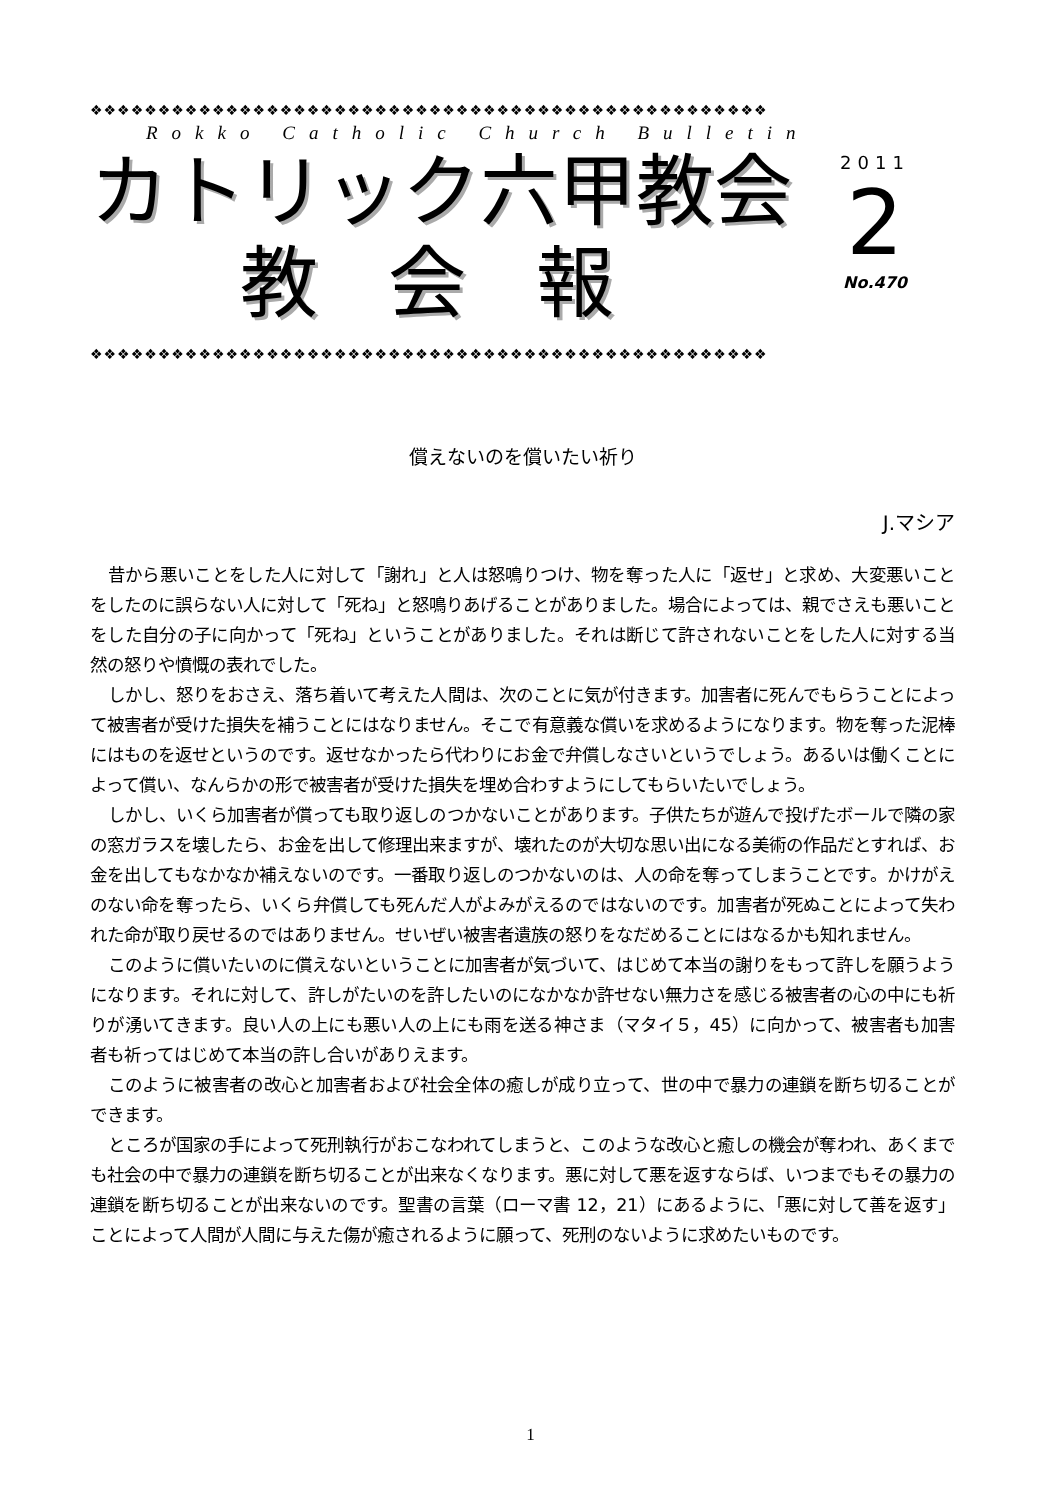❖❖❖❖❖❖❖❖❖❖❖❖❖❖❖❖❖❖❖❖❖❖❖❖❖❖❖❖❖❖❖❖❖❖❖❖❖❖❖❖❖❖❖❖❖❖❖❖❖❖
Rokko Catholic Church Bulletin
カトリック六甲教会
教会報
2011
2
No.470
❖❖❖❖❖❖❖❖❖❖❖❖❖❖❖❖❖❖❖❖❖❖❖❖❖❖❖❖❖❖❖❖❖❖❖❖❖❖❖❖❖❖❖❖❖❖❖❖❖❖
償えないのを償いたい祈り
J.マシア
昔から悪いことをした人に対して「謝れ」と人は怒鳴りつけ、物を奪った人に「返せ」と求め、大変悪いことをしたのに誤らない人に対して「死ね」と怒鳴りあげることがありました。場合によっては、親でさえも悪いことをした自分の子に向かって「死ね」ということがありました。それは断じて許されないことをした人に対する当然の怒りや憤慨の表れでした。
しかし、怒りをおさえ、落ち着いて考えた人間は、次のことに気が付きます。加害者に死んでもらうことによって被害者が受けた損失を補うことにはなりません。そこで有意義な償いを求めるようになります。物を奪った泥棒にはものを返せというのです。返せなかったら代わりにお金で弁償しなさいというでしょう。あるいは働くことによって償い、なんらかの形で被害者が受けた損失を埋め合わすようにしてもらいたいでしょう。
しかし、いくら加害者が償っても取り返しのつかないことがあります。子供たちが遊んで投げたボールで隣の家の窓ガラスを壊したら、お金を出して修理出来ますが、壊れたのが大切な思い出になる美術の作品だとすれば、お金を出してもなかなか補えないのです。一番取り返しのつかないのは、人の命を奪ってしまうことです。かけがえのない命を奪ったら、いくら弁償しても死んだ人がよみがえるのではないのです。加害者が死ぬことによって失われた命が取り戻せるのではありません。せいぜい被害者遺族の怒りをなだめることにはなるかも知れません。
このように償いたいのに償えないということに加害者が気づいて、はじめて本当の謝りをもって許しを願うようになります。それに対して、許しがたいのを許したいのになかなか許せない無力さを感じる被害者の心の中にも祈りが湧いてきます。良い人の上にも悪い人の上にも雨を送る神さま（マタイ５，45）に向かって、被害者も加害者も祈ってはじめて本当の許し合いがありえます。
このように被害者の改心と加害者および社会全体の癒しが成り立って、世の中で暴力の連鎖を断ち切ることができます。
ところが国家の手によって死刑執行がおこなわれてしまうと、このような改心と癒しの機会が奪われ、あくまでも社会の中で暴力の連鎖を断ち切ることが出来なくなります。悪に対して悪を返すならば、いつまでもその暴力の連鎖を断ち切ることが出来ないのです。聖書の言葉（ローマ書 12，21）にあるように、「悪に対して善を返す」ことによって人間が人間に与えた傷が癒されるように願って、死刑のないように求めたいものです。
1